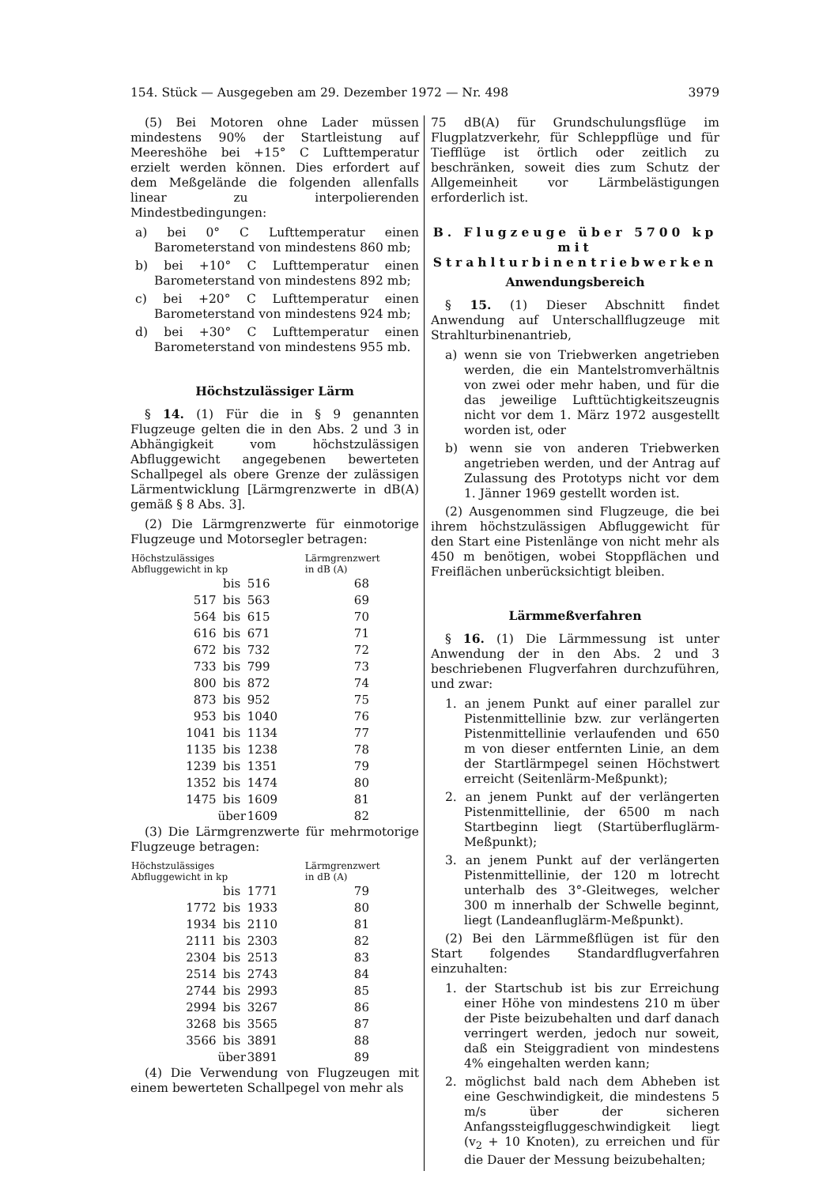154. Stück — Ausgegeben am 29. Dezember 1972 — Nr. 498 3979
(5) Bei Motoren ohne Lader müssen mindestens 90% der Startleistung auf Meereshöhe bei +15° C Lufttemperatur erzielt werden können. Dies erfordert auf dem Meßgelände die folgenden allenfalls linear zu interpolierenden Mindestbedingungen:
a) bei 0° C Lufttemperatur einen Barometerstand von mindestens 860 mb;
b) bei +10° C Lufttemperatur einen Barometerstand von mindestens 892 mb;
c) bei +20° C Lufttemperatur einen Barometerstand von mindestens 924 mb;
d) bei +30° C Lufttemperatur einen Barometerstand von mindestens 955 mb.
Höchstzulässiger Lärm
§ 14. (1) Für die in § 9 genannten Flugzeuge gelten die in den Abs. 2 und 3 in Abhängigkeit vom höchstzulässigen Abfluggewicht angegebenen bewerteten Schallpegel als obere Grenze der zulässigen Lärmentwicklung [Lärmgrenzwerte in dB(A) gemäß § 8 Abs. 3].
(2) Die Lärmgrenzwerte für einmotorige Flugzeuge und Motorsegler betragen:
| Höchstzulässiges Abfluggewicht in kp | | | Lärmgrenzwert in dB (A) |
| --- | --- | --- | --- |
| | bis | 516 | 68 |
| 517 | bis | 563 | 69 |
| 564 | bis | 615 | 70 |
| 616 | bis | 671 | 71 |
| 672 | bis | 732 | 72 |
| 733 | bis | 799 | 73 |
| 800 | bis | 872 | 74 |
| 873 | bis | 952 | 75 |
| 953 | bis | 1040 | 76 |
| 1041 | bis | 1134 | 77 |
| 1135 | bis | 1238 | 78 |
| 1239 | bis | 1351 | 79 |
| 1352 | bis | 1474 | 80 |
| 1475 | bis | 1609 | 81 |
| | über | 1609 | 82 |
(3) Die Lärmgrenzwerte für mehrmotorige Flugzeuge betragen:
| Höchstzulässiges Abfluggewicht in kp | | | Lärmgrenzwert in dB (A) |
| --- | --- | --- | --- |
| | bis | 1771 | 79 |
| 1772 | bis | 1933 | 80 |
| 1934 | bis | 2110 | 81 |
| 2111 | bis | 2303 | 82 |
| 2304 | bis | 2513 | 83 |
| 2514 | bis | 2743 | 84 |
| 2744 | bis | 2993 | 85 |
| 2994 | bis | 3267 | 86 |
| 3268 | bis | 3565 | 87 |
| 3566 | bis | 3891 | 88 |
| | über | 3891 | 89 |
(4) Die Verwendung von Flugzeugen mit einem bewerteten Schallpegel von mehr als
75 dB(A) für Grundschulungsflüge im Flugplatzverkehr, für Schleppflüge und für Tiefflüge ist örtlich oder zeitlich zu beschränken, soweit dies zum Schutz der Allgemeinheit vor Lärmbelästigungen erforderlich ist.
B. Flugzeuge über 5700 kp mit Strahlturbinentriebwerken
Anwendungsbereich
§ 15. (1) Dieser Abschnitt findet Anwendung auf Unterschallflugzeuge mit Strahlturbinenantrieb,
a) wenn sie von Triebwerken angetrieben werden, die ein Mantelstromverhältnis von zwei oder mehr haben, und für die das jeweilige Lufttüchtigkeitszeugnis nicht vor dem 1. März 1972 ausgestellt worden ist, oder
b) wenn sie von anderen Triebwerken angetrieben werden, und der Antrag auf Zulassung des Prototyps nicht vor dem 1. Jänner 1969 gestellt worden ist.
(2) Ausgenommen sind Flugzeuge, die bei ihrem höchstzulässigen Abfluggewicht für den Start eine Pistenlänge von nicht mehr als 450 m benötigen, wobei Stoppflächen und Freiflächen unberücksichtigt bleiben.
Lärmmeßverfahren
§ 16. (1) Die Lärmmessung ist unter Anwendung der in den Abs. 2 und 3 beschriebenen Flugverfahren durchzuführen, und zwar:
1. an jenem Punkt auf einer parallel zur Pistenmittellinie bzw. zur verlängerten Pistenmittellinie verlaufenden und 650 m von dieser entfernten Linie, an dem der Startlärmpegel seinen Höchstwert erreicht (Seitenlärm-Meßpunkt);
2. an jenem Punkt auf der verlängerten Pistenmittellinie, der 6500 m nach Startbeginn liegt (Startüberfluglärm-Meßpunkt);
3. an jenem Punkt auf der verlängerten Pistenmittellinie, der 120 m lotrecht unterhalb des 3°-Gleitweges, welcher 300 m innerhalb der Schwelle beginnt, liegt (Landeanfluglärm-Meßpunkt).
(2) Bei den Lärmmeßflügen ist für den Start folgendes Standardflugverfahren einzuhalten:
1. der Startschub ist bis zur Erreichung einer Höhe von mindestens 210 m über der Piste beizubehalten und darf danach verringert werden, jedoch nur soweit, daß ein Steiggradient von mindestens 4% eingehalten werden kann;
2. möglichst bald nach dem Abheben ist eine Geschwindigkeit, die mindestens 5 m/s über der sicheren Anfangssteigfluggeschwindigkeit liegt (v<sub>2</sub> + 10 Knoten), zu erreichen und für die Dauer der Messung beizubehalten;